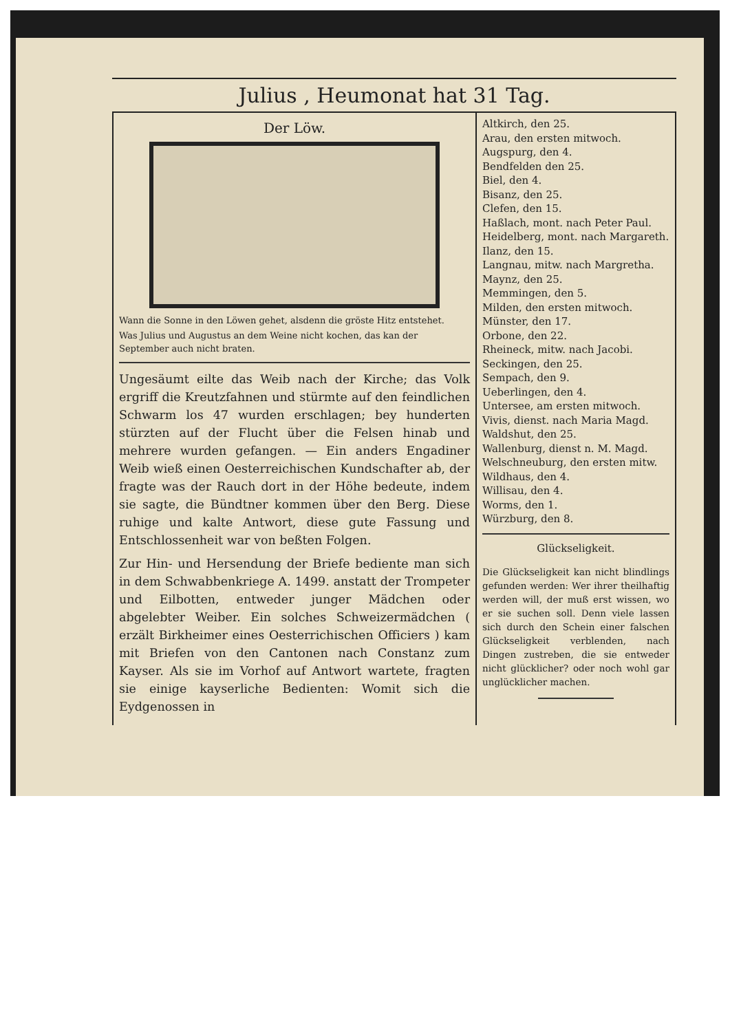Julius , Heumonat hat 31 Tag.
Der Löw.
Wann die Sonne in den Löwen gehet, alsdenn die gröste Hitz entstehet.
Was Julius und Augustus an dem Weine nicht kochen, das kan der September auch nicht braten.
Ungesäumt eilte das Weib nach der Kirche; das Volk ergriff die Kreutzfahnen und stürmte auf den feindlichen Schwarm los 47 wurden erschlagen; bey hunderten stürzten auf der Flucht über die Felsen hinab und mehrere wurden gefangen. — Ein anders Engadiner Weib wieß einen Oesterreichischen Kundschafter ab, der fragte was der Rauch dort in der Höhe bedeute, indem sie sagte, die Bündtner kommen über den Berg. Diese ruhige und kalte Antwort, diese gute Fassung und Entschlossenheit war von beßten Folgen.
Zur Hin- und Hersendung der Briefe bediente man sich in dem Schwabbenkriege A. 1499. anstatt der Trompeter und Eilbotten, entweder junger Mädchen oder abgelebter Weiber. Ein solches Schweizermädchen ( erzält Birkheimer eines Oesterrichischen Officiers ) kam mit Briefen von den Cantonen nach Constanz zum Kayser. Als sie im Vorhof auf Antwort wartete, fragten sie einige kayserliche Bedienten: Womit sich die Eydgenossen in
Altkirch, den 25.
Arau, den ersten mitwoch.
Augspurg, den 4.
Bendfelden den 25.
Biel, den 4.
Bisanz, den 25.
Clefen, den 15.
Haßlach, mont. nach Peter Paul.
Heidelberg, mont. nach Margareth.
Ilanz, den 15.
Langnau, mitw. nach Margretha.
Maynz, den 25.
Memmingen, den 5.
Milden, den ersten mitwoch.
Münster, den 17.
Orbone, den 22.
Rheineck, mitw. nach Jacobi.
Seckingen, den 25.
Sempach, den 9.
Ueberlingen, den 4.
Untersee, am ersten mitwoch.
Vivis, dienst. nach Maria Magd.
Waldshut, den 25.
Wallenburg, dienst n. M. Magd.
Welschneuburg, den ersten mitw.
Wildhaus, den 4.
Willisau, den 4.
Worms, den 1.
Würzburg, den 8.
Glückseligkeit.
Die Glückseligkeit kan nicht blindlings gefunden werden: Wer ihrer theilhaftig werden will, der muß erst wissen, wo er sie suchen soll. Denn viele lassen sich durch den Schein einer falschen Glückseligkeit verblenden, nach Dingen zustreben, die sie entweder nicht glücklicher? oder noch wohl gar unglücklicher machen.